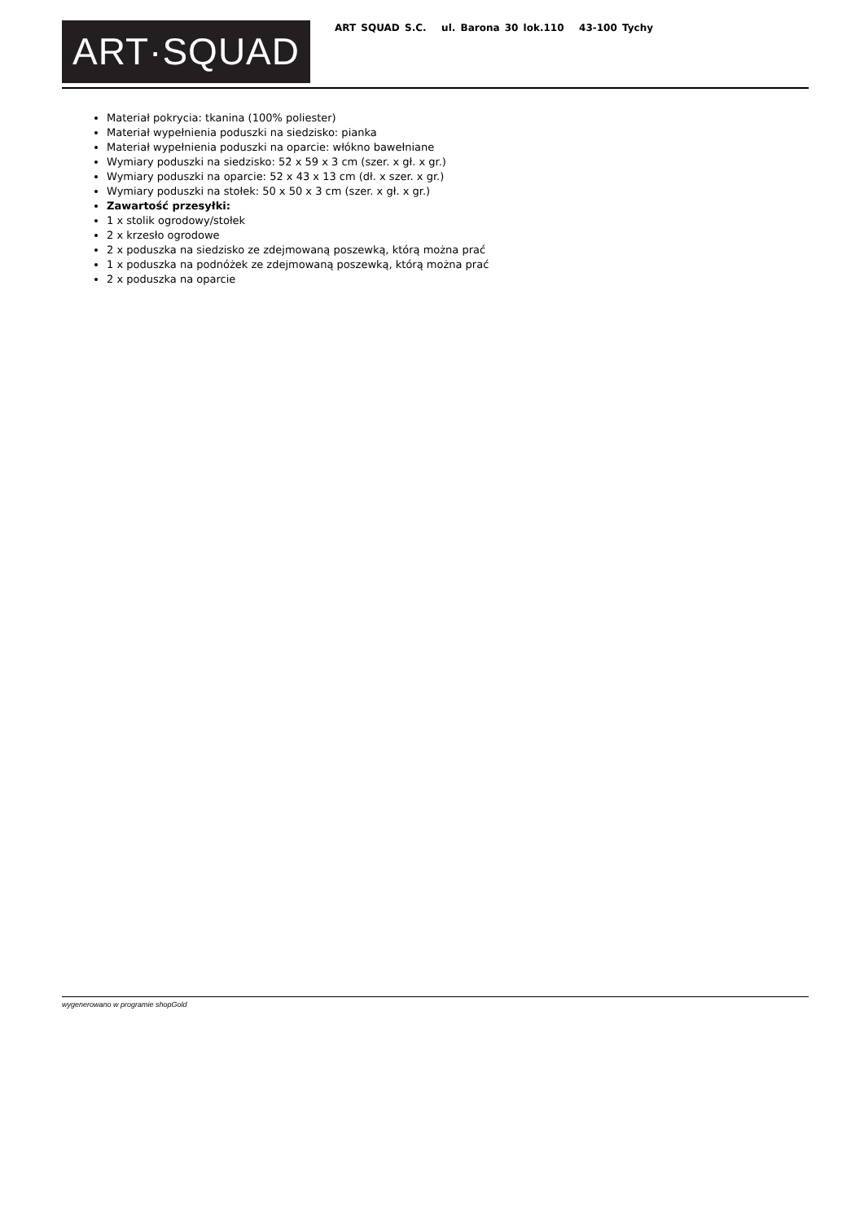ART·SQUAD
ART SQUAD S.C. ul. Barona 30 lok.110 43-100 Tychy
Materiał pokrycia: tkanina (100% poliester)
Materiał wypełnienia poduszki na siedzisko: pianka
Materiał wypełnienia poduszki na oparcie: włókno bawełniane
Wymiary poduszki na siedzisko: 52 x 59 x 3 cm (szer. x gł. x gr.)
Wymiary poduszki na oparcie: 52 x 43 x 13 cm (dł. x szer. x gr.)
Wymiary poduszki na stołek: 50 x 50 x 3 cm (szer. x gł. x gr.)
Zawartość przesyłki:
1 x stolik ogrodowy/stołek
2 x krzesło ogrodowe
2 x poduszka na siedzisko ze zdejmowaną poszewką, którą można prać
1 x poduszka na podnóżek ze zdejmowaną poszewką, którą można prać
2 x poduszka na oparcie
wygenerowano w programie shopGold